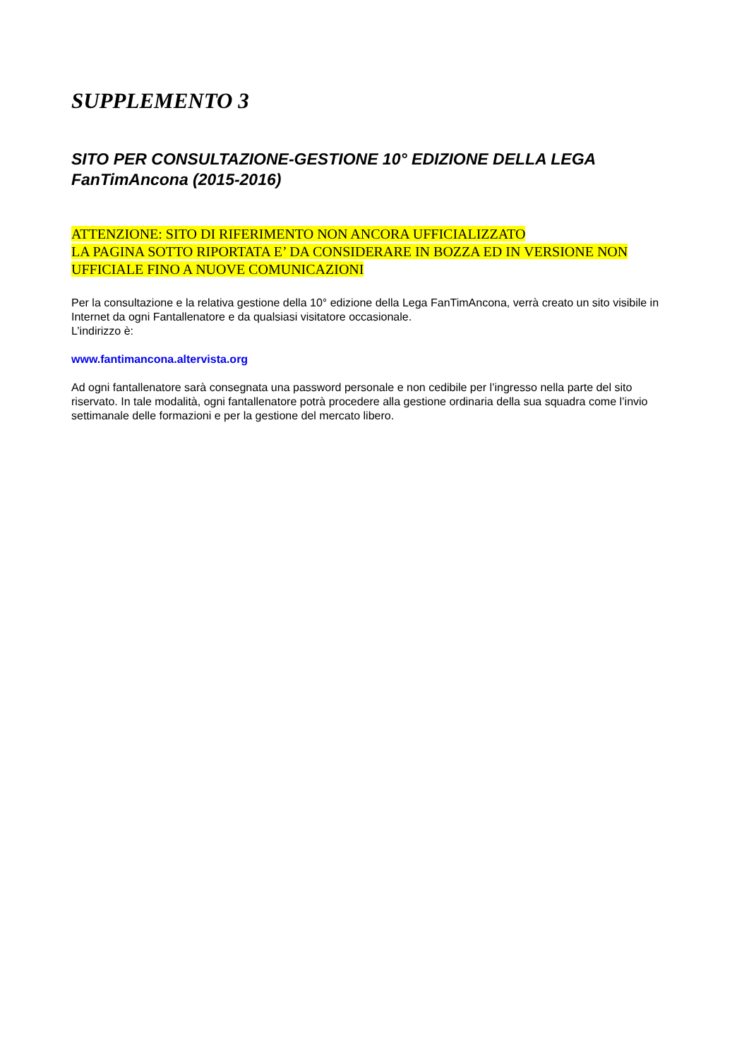SUPPLEMENTO 3
SITO PER CONSULTAZIONE-GESTIONE 10° EDIZIONE DELLA LEGA FanTimAncona (2015-2016)
ATTENZIONE: SITO DI RIFERIMENTO NON ANCORA UFFICIALIZZATO
LA PAGINA SOTTO RIPORTATA E’ DA CONSIDERARE IN BOZZA ED IN VERSIONE NON UFFICIALE FINO A NUOVE COMUNICAZIONI
Per la consultazione e la relativa gestione della 10° edizione della Lega FanTimAncona, verrà creato un sito visibile in Internet da ogni Fantallenatore e da qualsiasi visitatore occasionale.
L’indirizzo è:
www.fantimancona.altervista.org
Ad ogni fantallenatore sarà consegnata una password personale e non cedibile per l’ingresso nella parte del sito riservato. In tale modalità, ogni fantallenatore potrà procedere alla gestione ordinaria della sua squadra come l’invio settimanale delle formazioni e per la gestione del mercato libero.